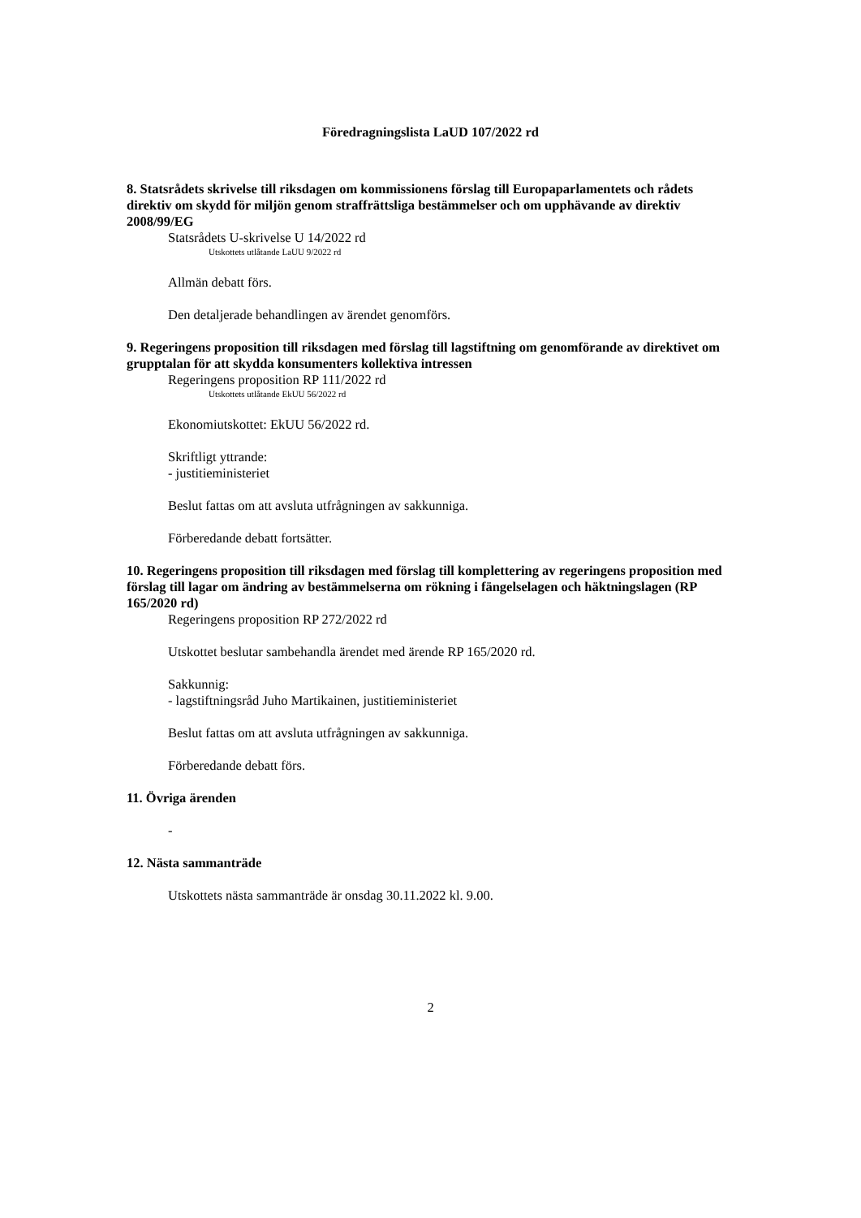Föredragningslista LaUD 107/2022 rd
8. Statsrådets skrivelse till riksdagen om kommissionens förslag till Europaparlamentets och rådets direktiv om skydd för miljön genom straffrättsliga bestämmelser och om upphävande av direktiv 2008/99/EG
Statsrådets U-skrivelse U 14/2022 rd
Utskottets utlåtande LaUU 9/2022 rd
Allmän debatt förs.
Den detaljerade behandlingen av ärendet genomförs.
9. Regeringens proposition till riksdagen med förslag till lagstiftning om genomförande av direktivet om grupptalan för att skydda konsumenters kollektiva intressen
Regeringens proposition RP 111/2022 rd
Utskottets utlåtande EkUU 56/2022 rd
Ekonomiutskottet: EkUU 56/2022 rd.
Skriftligt yttrande:
- justitieministeriet
Beslut fattas om att avsluta utfrågningen av sakkunniga.
Förberedande debatt fortsätter.
10. Regeringens proposition till riksdagen med förslag till komplettering av regeringens proposition med förslag till lagar om ändring av bestämmelserna om rökning i fängelselagen och häktningslagen (RP 165/2020 rd)
Regeringens proposition RP 272/2022 rd
Utskottet beslutar sambehandla ärendet med ärende RP 165/2020 rd.
Sakkunnig:
- lagstiftningsråd Juho Martikainen, justitieministeriet
Beslut fattas om att avsluta utfrågningen av sakkunniga.
Förberedande debatt förs.
11. Övriga ärenden
-
12. Nästa sammanträde
Utskottets nästa sammanträde är onsdag 30.11.2022 kl. 9.00.
2